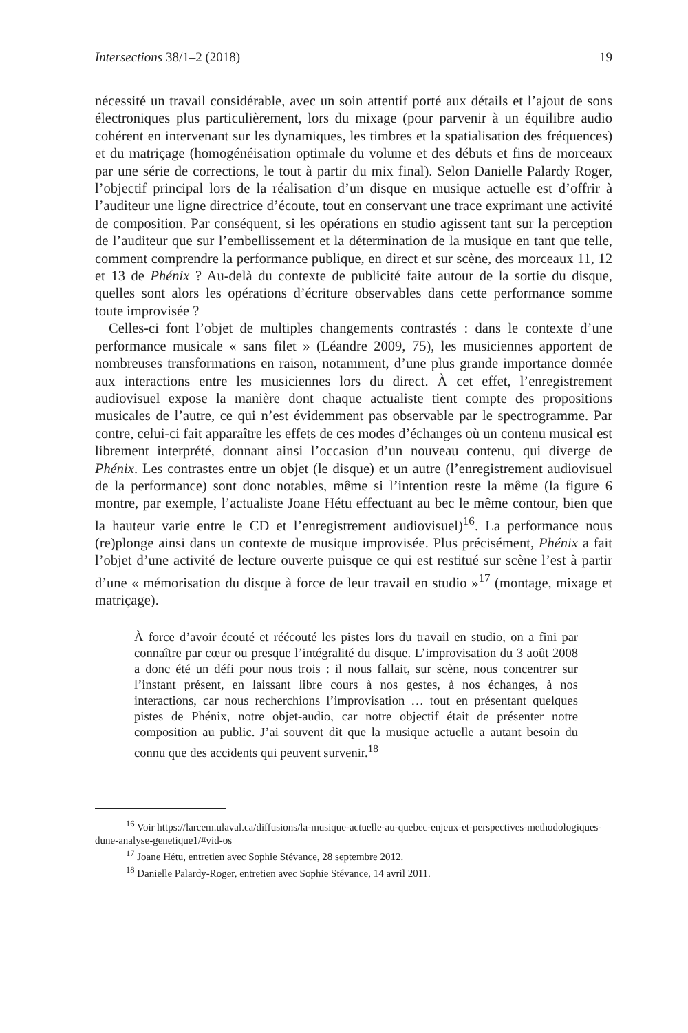Intersections 38/1–2 (2018) 19
nécessité un travail considérable, avec un soin attentif porté aux détails et l’ajout de sons électroniques plus particulièrement, lors du mixage (pour parvenir à un équilibre audio cohérent en intervenant sur les dynamiques, les timbres et la spatialisation des fréquences) et du matriçage (homogénéisation optimale du volume et des débuts et fins de morceaux par une série de corrections, le tout à partir du mix final). Selon Danielle Palardy Roger, l’objectif principal lors de la réalisation d’un disque en musique actuelle est d’offrir à l’auditeur une ligne directrice d’écoute, tout en conservant une trace exprimant une activité de composition. Par conséquent, si les opérations en studio agissent tant sur la perception de l’auditeur que sur l’embellissement et la détermination de la musique en tant que telle, comment comprendre la performance publique, en direct et sur scène, des morceaux 11, 12 et 13 de Phénix ? Au-delà du contexte de publicité faite autour de la sortie du disque, quelles sont alors les opérations d’écriture observables dans cette performance somme toute improvisée ?
Celles-ci font l’objet de multiples changements contrastés : dans le contexte d’une performance musicale « sans filet » (Léandre 2009, 75), les musiciennes apportent de nombreuses transformations en raison, notamment, d’une plus grande importance donnée aux interactions entre les musiciennes lors du direct. À cet effet, l’enregistrement audiovisuel expose la manière dont chaque actualiste tient compte des propositions musicales de l’autre, ce qui n’est évidemment pas observable par le spectrogramme. Par contre, celui-ci fait apparaître les effets de ces modes d’échanges où un contenu musical est librement interprété, donnant ainsi l’occasion d’un nouveau contenu, qui diverge de Phénix. Les contrastes entre un objet (le disque) et un autre (l’enregistrement audiovisuel de la performance) sont donc notables, même si l’intention reste la même (la figure 6 montre, par exemple, l’actualiste Joane Hétu effectuant au bec le même contour, bien que la hauteur varie entre le CD et l’enregistrement audiovisuel)<sup>16</sup>. La performance nous (re)plonge ainsi dans un contexte de musique improvisée. Plus précisément, Phénix a fait l’objet d’une activité de lecture ouverte puisque ce qui est restitué sur scène l’est à partir d’une « mémorisation du disque à force de leur travail en studio »<sup>17</sup> (montage, mixage et matriçage).
À force d’avoir écouté et réécouté les pistes lors du travail en studio, on a fini par connaître par cœur ou presque l’intégralité du disque. L’improvisation du 3 août 2008 a donc été un défi pour nous trois : il nous fallait, sur scène, nous concentrer sur l’instant présent, en laissant libre cours à nos gestes, à nos échanges, à nos interactions, car nous recherchions l’improvisation … tout en présentant quelques pistes de Phénix, notre objet-audio, car notre objectif était de présenter notre composition au public. J’ai souvent dit que la musique actuelle a autant besoin du connu que des accidents qui peuvent survenir.<sup>18</sup>
<sup>16</sup> Voir https://larcem.ulaval.ca/diffusions/la-musique-actuelle-au-quebec-enjeux-et-perspectives-methodologiques-dune-analyse-genetique1/#vid-os
<sup>17</sup> Joane Hétu, entretien avec Sophie Stévance, 28 septembre 2012.
<sup>18</sup> Danielle Palardy-Roger, entretien avec Sophie Stévance, 14 avril 2011.